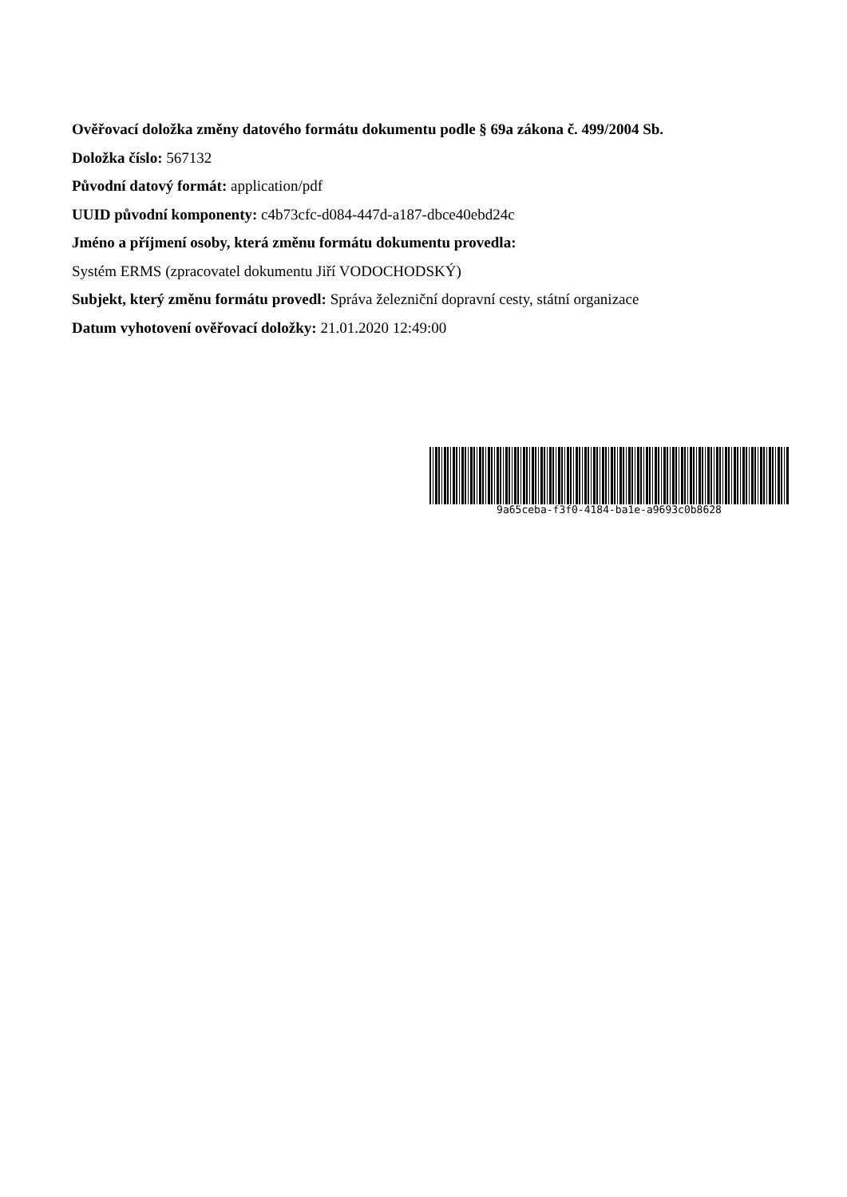Ověřovací doložka změny datového formátu dokumentu podle § 69a zákona č. 499/2004 Sb.
Doložka číslo: 567132
Původní datový formát: application/pdf
UUID původní komponenty: c4b73cfc-d084-447d-a187-dbce40ebd24c
Jméno a příjmení osoby, která změnu formátu dokumentu provedla:
Systém ERMS (zpracovatel dokumentu Jiří VODOCHODSKÝ)
Subjekt, který změnu formátu provedl: Správa železniční dopravní cesty, státní organizace
Datum vyhotovení ověřovací doložky: 21.01.2020 12:49:00
9a65ceba-f3f0-4184-ba1e-a9693c0b8628